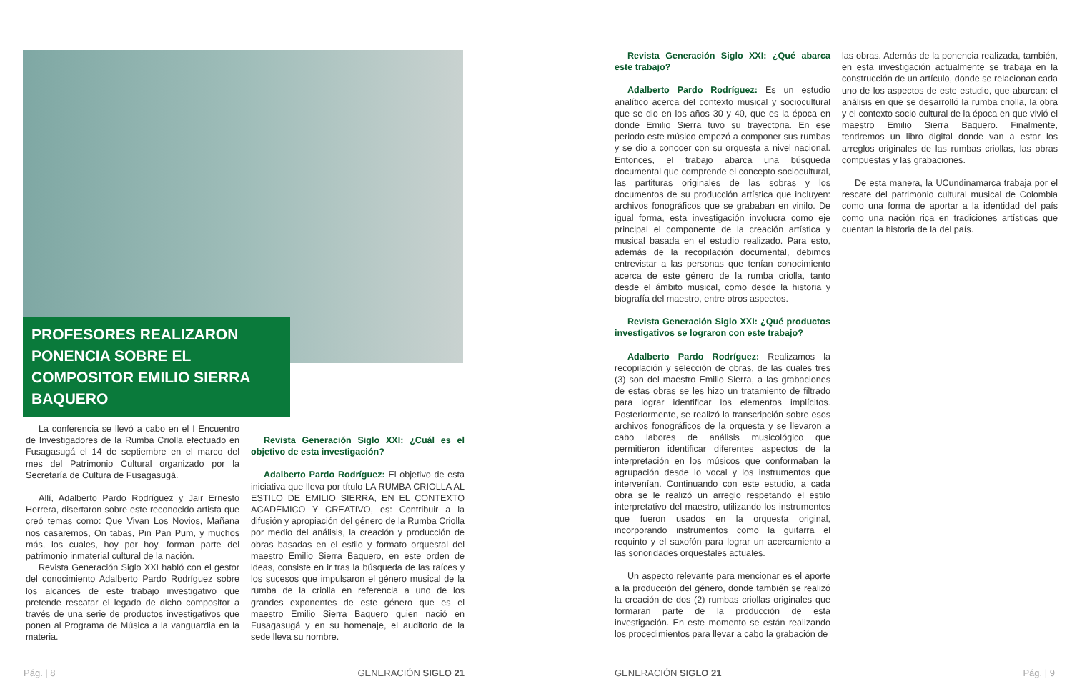PROFESORES REALIZARON PONENCIA SOBRE EL COMPOSITOR EMILIO SIERRA BAQUERO
La conferencia se llevó a cabo en el I Encuentro de Investigadores de la Rumba Criolla efectuado en Fusagasugá el 14 de septiembre en el marco del mes del Patrimonio Cultural organizado por la Secretaría de Cultura de Fusagasugá.
Allí, Adalberto Pardo Rodríguez y Jair Ernesto Herrera, disertaron sobre este reconocido artista que creó temas como: Que Vivan Los Novios, Mañana nos casaremos, On tabas, Pin Pan Pum, y muchos más, los cuales, hoy por hoy, forman parte del patrimonio inmaterial cultural de la nación.
Revista Generación Siglo XXI habló con el gestor del conocimiento Adalberto Pardo Rodríguez sobre los alcances de este trabajo investigativo que pretende rescatar el legado de dicho compositor a través de una serie de productos investigativos que ponen al Programa de Música a la vanguardia en la materia.
Revista Generación Siglo XXI: ¿Cuál es el objetivo de esta investigación?
Adalberto Pardo Rodríguez: El objetivo de esta iniciativa que lleva por título LA RUMBA CRIOLLA AL ESTILO DE EMILIO SIERRA, EN EL CONTEXTO ACADÉMICO Y CREATIVO, es: Contribuir a la difusión y apropiación del género de la Rumba Criolla por medio del análisis, la creación y producción de obras basadas en el estilo y formato orquestal del maestro Emilio Sierra Baquero, en este orden de ideas, consiste en ir tras la búsqueda de las raíces y los sucesos que impulsaron el género musical de la rumba de la criolla en referencia a uno de los grandes exponentes de este género que es el maestro Emilio Sierra Baquero quien nació en Fusagasugá y en su homenaje, el auditorio de la sede lleva su nombre.
Pág. | 8 GENERACIÓN SIGLO 21
Revista Generación Siglo XXI: ¿Qué abarca este trabajo?
Adalberto Pardo Rodríguez: Es un estudio analítico acerca del contexto musical y sociocultural que se dio en los años 30 y 40, que es la época en donde Emilio Sierra tuvo su trayectoria. En ese periodo este músico empezó a componer sus rumbas y se dio a conocer con su orquesta a nivel nacional. Entonces, el trabajo abarca una búsqueda documental que comprende el concepto sociocultural, las partituras originales de las sobras y los documentos de su producción artística que incluyen: archivos fonográficos que se grababan en vinilo. De igual forma, esta investigación involucra como eje principal el componente de la creación artística y musical basada en el estudio realizado. Para esto, además de la recopilación documental, debimos entrevistar a las personas que tenían conocimiento acerca de este género de la rumba criolla, tanto desde el ámbito musical, como desde la historia y biografía del maestro, entre otros aspectos.
Revista Generación Siglo XXI: ¿Qué productos investigativos se lograron con este trabajo?
Adalberto Pardo Rodríguez: Realizamos la recopilación y selección de obras, de las cuales tres (3) son del maestro Emilio Sierra, a las grabaciones de estas obras se les hizo un tratamiento de filtrado para lograr identificar los elementos implícitos. Posteriormente, se realizó la transcripción sobre esos archivos fonográficos de la orquesta y se llevaron a cabo labores de análisis musicológico que permitieron identificar diferentes aspectos de la interpretación en los músicos que conformaban la agrupación desde lo vocal y los instrumentos que intervenían. Continuando con este estudio, a cada obra se le realizó un arreglo respetando el estilo interpretativo del maestro, utilizando los instrumentos que fueron usados en la orquesta original, incorporando instrumentos como la guitarra el requinto y el saxofón para lograr un acercamiento a las sonoridades orquestales actuales.
Un aspecto relevante para mencionar es el aporte a la producción del género, donde también se realizó la creación de dos (2) rumbas criollas originales que formaran parte de la producción de esta investigación. En este momento se están realizando los procedimientos para llevar a cabo la grabación de
las obras. Además de la ponencia realizada, también, en esta investigación actualmente se trabaja en la construcción de un artículo, donde se relacionan cada uno de los aspectos de este estudio, que abarcan: el análisis en que se desarrolló la rumba criolla, la obra y el contexto socio cultural de la época en que vivió el maestro Emilio Sierra Baquero. Finalmente, tendremos un libro digital donde van a estar los arreglos originales de las rumbas criollas, las obras compuestas y las grabaciones.
De esta manera, la UCundinamarca trabaja por el rescate del patrimonio cultural musical de Colombia como una forma de aportar a la identidad del país como una nación rica en tradiciones artísticas que cuentan la historia de la del país.
GENERACIÓN SIGLO 21 Pág. | 9